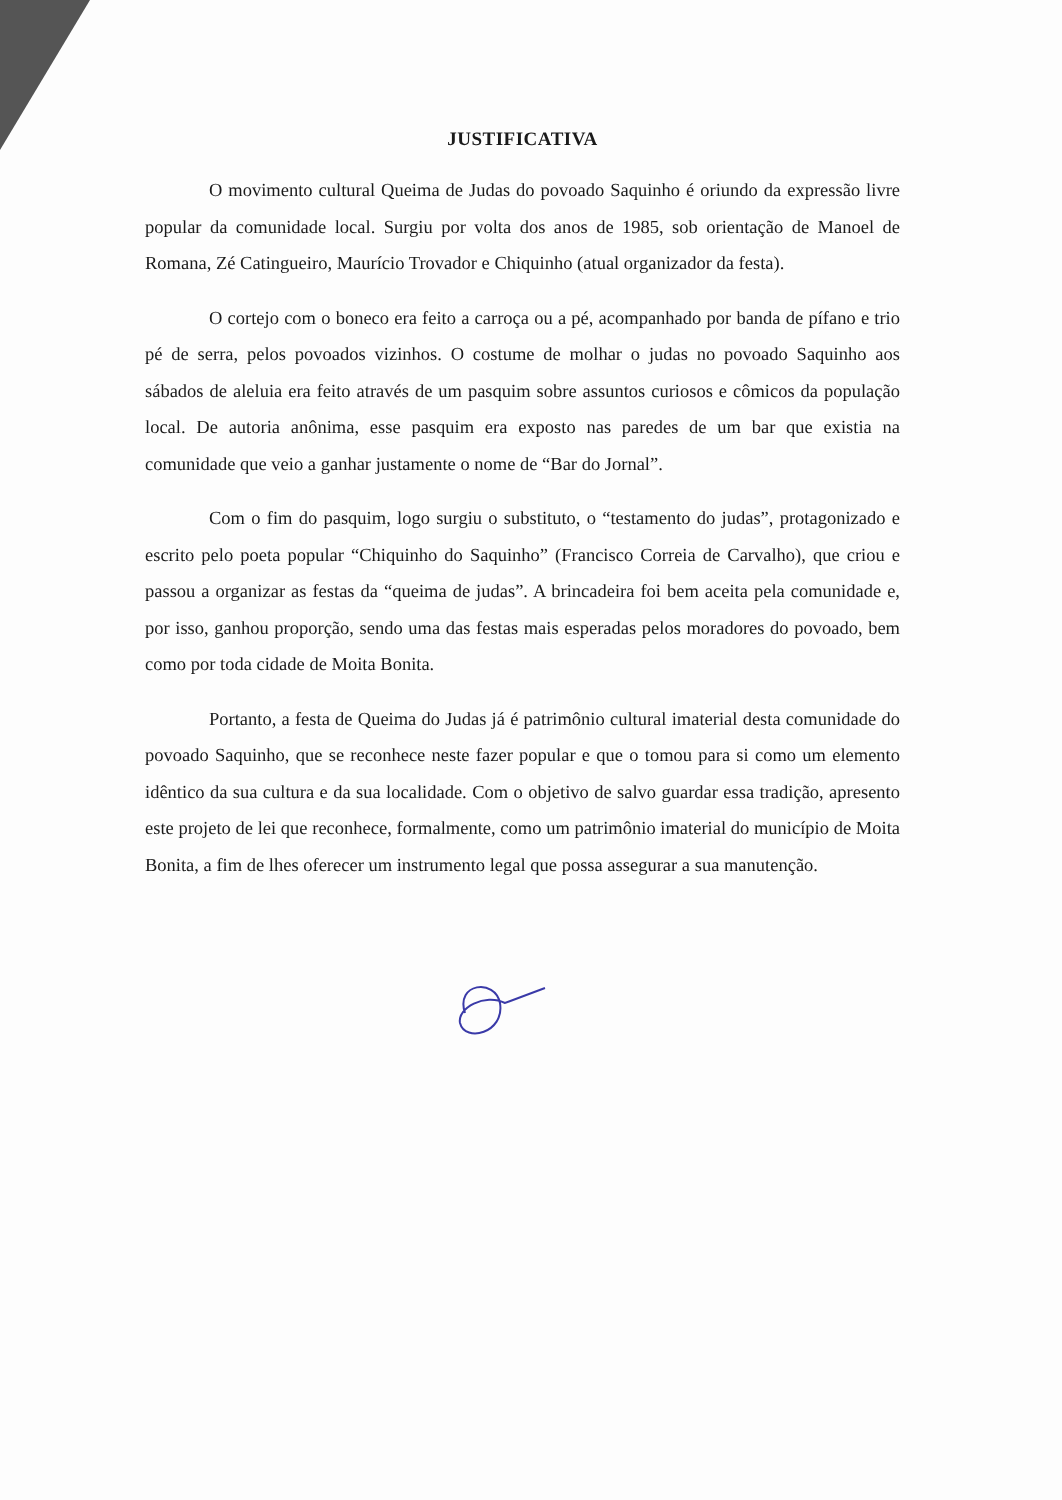JUSTIFICATIVA
O movimento cultural Queima de Judas do povoado Saquinho é oriundo da expressão livre popular da comunidade local. Surgiu por volta dos anos de 1985, sob orientação de Manoel de Romana, Zé Catingueiro, Maurício Trovador e Chiquinho (atual organizador da festa).
O cortejo com o boneco era feito a carroça ou a pé, acompanhado por banda de pífano e trio pé de serra, pelos povoados vizinhos. O costume de molhar o judas no povoado Saquinho aos sábados de aleluia era feito através de um pasquim sobre assuntos curiosos e cômicos da população local. De autoria anônima, esse pasquim era exposto nas paredes de um bar que existia na comunidade que veio a ganhar justamente o nome de “Bar do Jornal”.
Com o fim do pasquim, logo surgiu o substituto, o “testamento do judas”, protagonizado e escrito pelo poeta popular “Chiquinho do Saquinho” (Francisco Correia de Carvalho), que criou e passou a organizar as festas da “queima de judas”. A brincadeira foi bem aceita pela comunidade e, por isso, ganhou proporção, sendo uma das festas mais esperadas pelos moradores do povoado, bem como por toda cidade de Moita Bonita.
Portanto, a festa de Queima do Judas já é patrimônio cultural imaterial desta comunidade do povoado Saquinho, que se reconhece neste fazer popular e que o tomou para si como um elemento idêntico da sua cultura e da sua localidade. Com o objetivo de salvo guardar essa tradição, apresento este projeto de lei que reconhece, formalmente, como um patrimônio imaterial do município de Moita Bonita, a fim de lhes oferecer um instrumento legal que possa assegurar a sua manutenção.